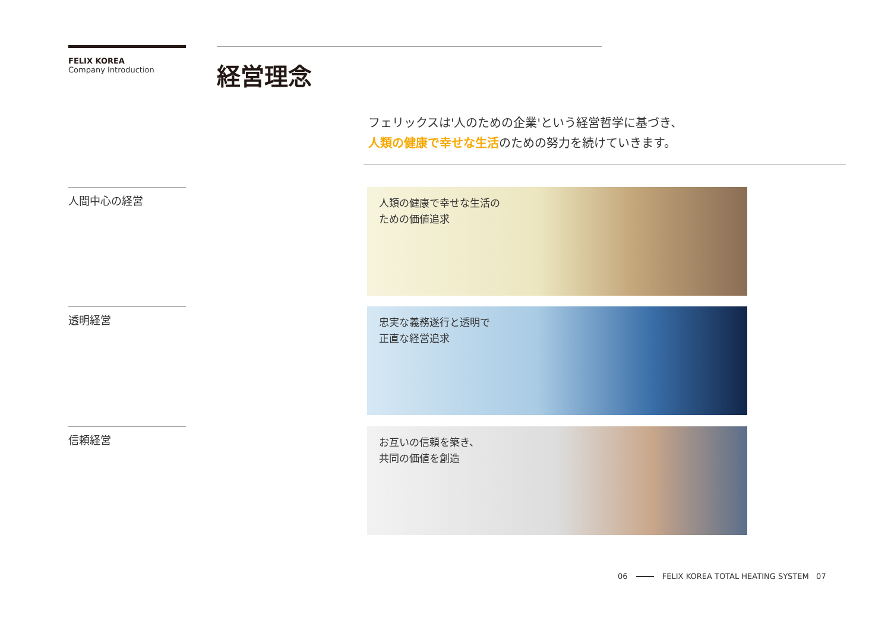FELIX KOREA
Company Introduction
経営理念
フェリックスは'人のための企業'という経営哲学に基づき、
人類の健康で幸せな生活のための努力を続けていきます。
人間中心の経営
人類の健康で幸せな生活の
ための価値追求
透明経営
忠実な義務遂行と透明で
正直な経営追求
信頼経営
お互いの信頼を築き、
共同の価値を創造
06 FELIX KOREA TOTAL HEATING SYSTEM 07